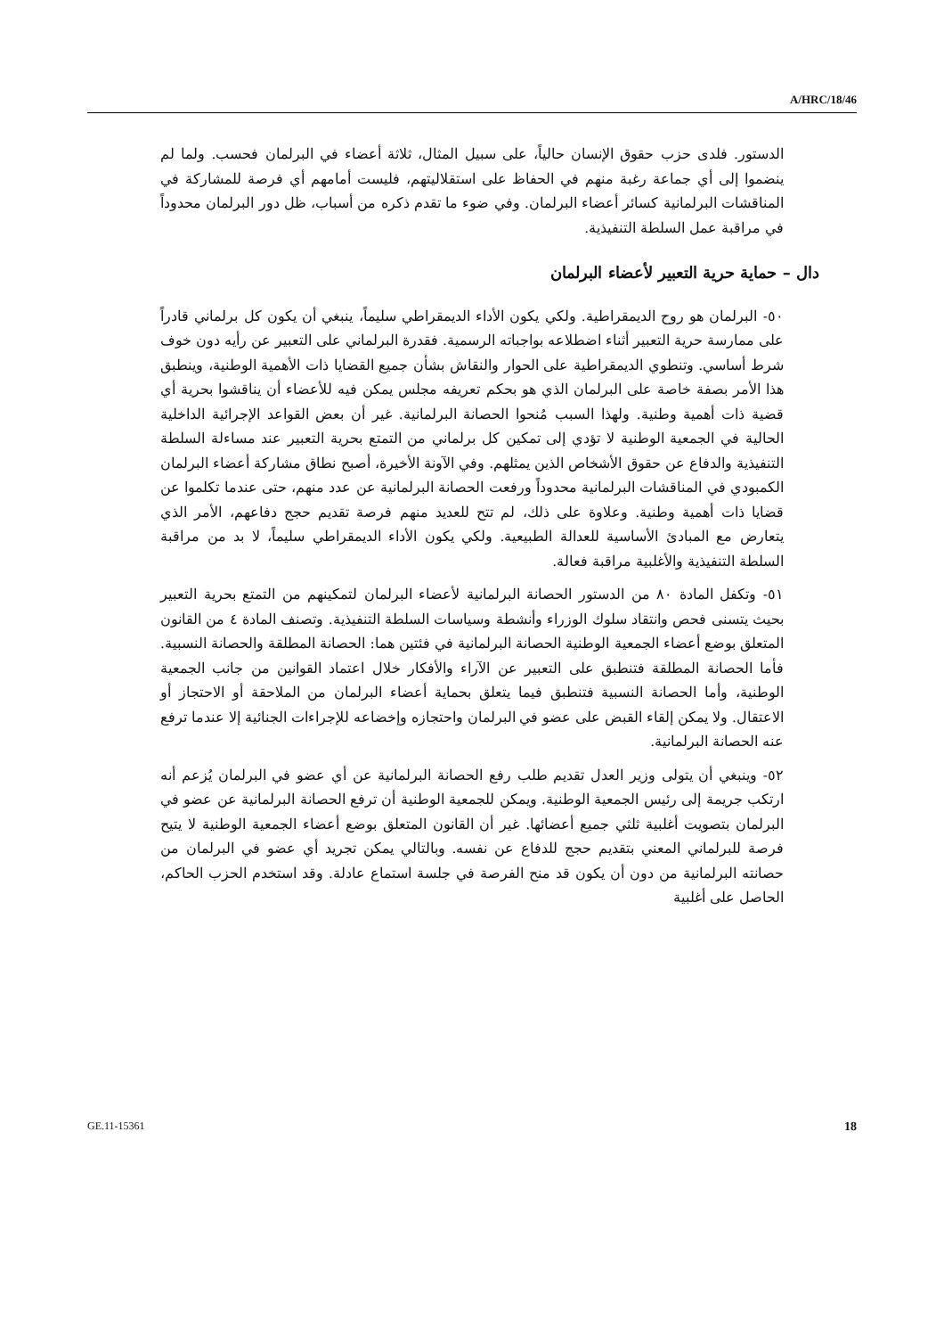A/HRC/18/46
الدستور. فلدى حزب حقوق الإنسان حالياً، على سبيل المثال، ثلاثة أعضاء في البرلمان فحسب. ولما لم ينضموا إلى أي جماعة رغبة منهم في الحفاظ على استقلاليتهم، فليست أمامهم أي فرصة للمشاركة في المناقشات البرلمانية كسائر أعضاء البرلمان. وفي ضوء ما تقدم ذكره من أسباب، ظل دور البرلمان محدوداً في مراقبة عمل السلطة التنفيذية.
دال – حماية حرية التعبير لأعضاء البرلمان
٥٠- البرلمان هو روح الديمقراطية. ولكي يكون الأداء الديمقراطي سليماً، ينبغي أن يكون كل برلماني قادراً على ممارسة حرية التعبير أثناء اضطلاعه بواجباته الرسمية. فقدرة البرلماني على التعبير عن رأيه دون خوف شرط أساسي. وتنطوي الديمقراطية على الحوار والنقاش بشأن جميع القضايا ذات الأهمية الوطنية، وينطبق هذا الأمر بصفة خاصة على البرلمان الذي هو بحكم تعريفه مجلس يمكن فيه للأعضاء أن يناقشوا بحرية أي قضية ذات أهمية وطنية. ولهذا السبب مُنحوا الحصانة البرلمانية. غير أن بعض القواعد الإجرائية الداخلية الحالية في الجمعية الوطنية لا تؤدي إلى تمكين كل برلماني من التمتع بحرية التعبير عند مساءلة السلطة التنفيذية والدفاع عن حقوق الأشخاص الذين يمثلهم. وفي الآونة الأخيرة، أصبح نطاق مشاركة أعضاء البرلمان الكمبودي في المناقشات البرلمانية محدوداً ورفعت الحصانة البرلمانية عن عدد منهم، حتى عندما تكلموا عن قضايا ذات أهمية وطنية. وعلاوة على ذلك، لم تتح للعديد منهم فرصة تقديم حجج دفاعهم، الأمر الذي يتعارض مع المبادئ الأساسية للعدالة الطبيعية. ولكي يكون الأداء الديمقراطي سليماً، لا بد من مراقبة السلطة التنفيذية والأغلبية مراقبة فعالة.
٥١- وتكفل المادة ٨٠ من الدستور الحصانة البرلمانية لأعضاء البرلمان لتمكينهم من التمتع بحرية التعبير بحيث يتسنى فحص وانتقاد سلوك الوزراء وأنشطة وسياسات السلطة التنفيذية. وتصنف المادة ٤ من القانون المتعلق بوضع أعضاء الجمعية الوطنية الحصانة البرلمانية في فئتين هما: الحصانة المطلقة والحصانة النسبية. فأما الحصانة المطلقة فتنطبق على التعبير عن الآراء والأفكار خلال اعتماد القوانين من جانب الجمعية الوطنية، وأما الحصانة النسبية فتنطبق فيما يتعلق بحماية أعضاء البرلمان من الملاحقة أو الاحتجاز أو الاعتقال. ولا يمكن إلقاء القبض على عضو في البرلمان واحتجازه وإخضاعه للإجراءات الجنائية إلا عندما ترفع عنه الحصانة البرلمانية.
٥٢- وينبغي أن يتولى وزير العدل تقديم طلب رفع الحصانة البرلمانية عن أي عضو في البرلمان يُزعم أنه ارتكب جريمة إلى رئيس الجمعية الوطنية. ويمكن للجمعية الوطنية أن ترفع الحصانة البرلمانية عن عضو في البرلمان بتصويت أغلبية ثلثي جميع أعضائها. غير أن القانون المتعلق بوضع أعضاء الجمعية الوطنية لا يتيح فرصة للبرلماني المعني بتقديم حجج للدفاع عن نفسه. وبالتالي يمكن تجريد أي عضو في البرلمان من حصانته البرلمانية من دون أن يكون قد منح الفرصة في جلسة استماع عادلة. وقد استخدم الحزب الحاكم، الحاصل على أغلبية
GE.11-15361 18